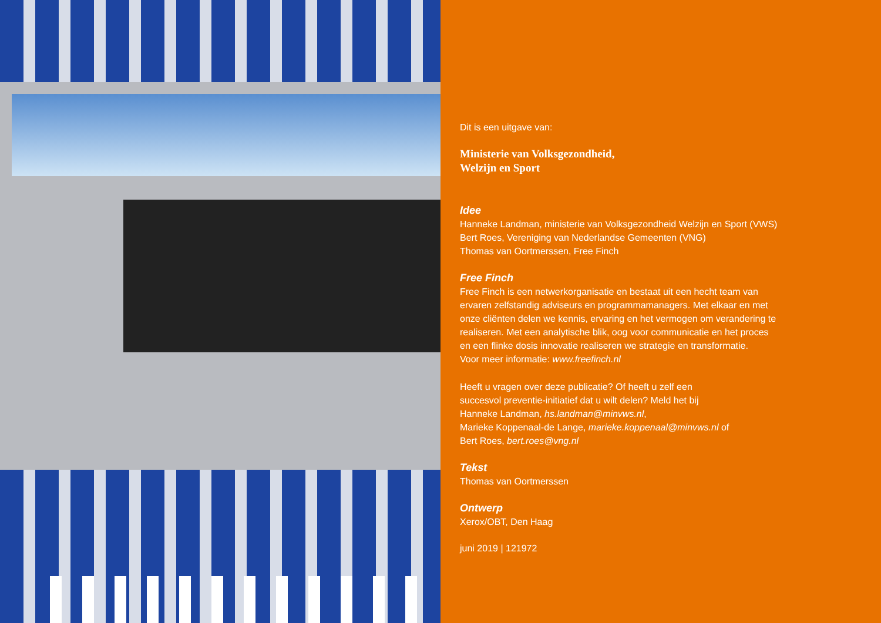Dit is een uitgave van:
Ministerie van Volksgezondheid,
Welzijn en Sport
Idee
Hanneke Landman, ministerie van Volksgezondheid Welzijn en Sport (VWS)
Bert Roes, Vereniging van Nederlandse Gemeenten (VNG)
Thomas van Oortmerssen, Free Finch
Free Finch
Free Finch is een netwerkorganisatie en bestaat uit een hecht team van
ervaren zelfstandig adviseurs en programmamanagers. Met elkaar en met
onze cliënten delen we kennis, ervaring en het vermogen om verandering te
realiseren. Met een analytische blik, oog voor communicatie en het proces
en een flinke dosis innovatie realiseren we strategie en transformatie.
Voor meer informatie: www.freefinch.nl
Heeft u vragen over deze publicatie? Of heeft u zelf een
succesvol preventie-initiatief dat u wilt delen? Meld het bij
Hanneke Landman, hs.landman@minvws.nl,
Marieke Koppenaal-de Lange, marieke.koppenaal@minvws.nl of
Bert Roes, bert.roes@vng.nl
Tekst
Thomas van Oortmerssen
Ontwerp
Xerox/OBT, Den Haag
juni 2019 | 121972